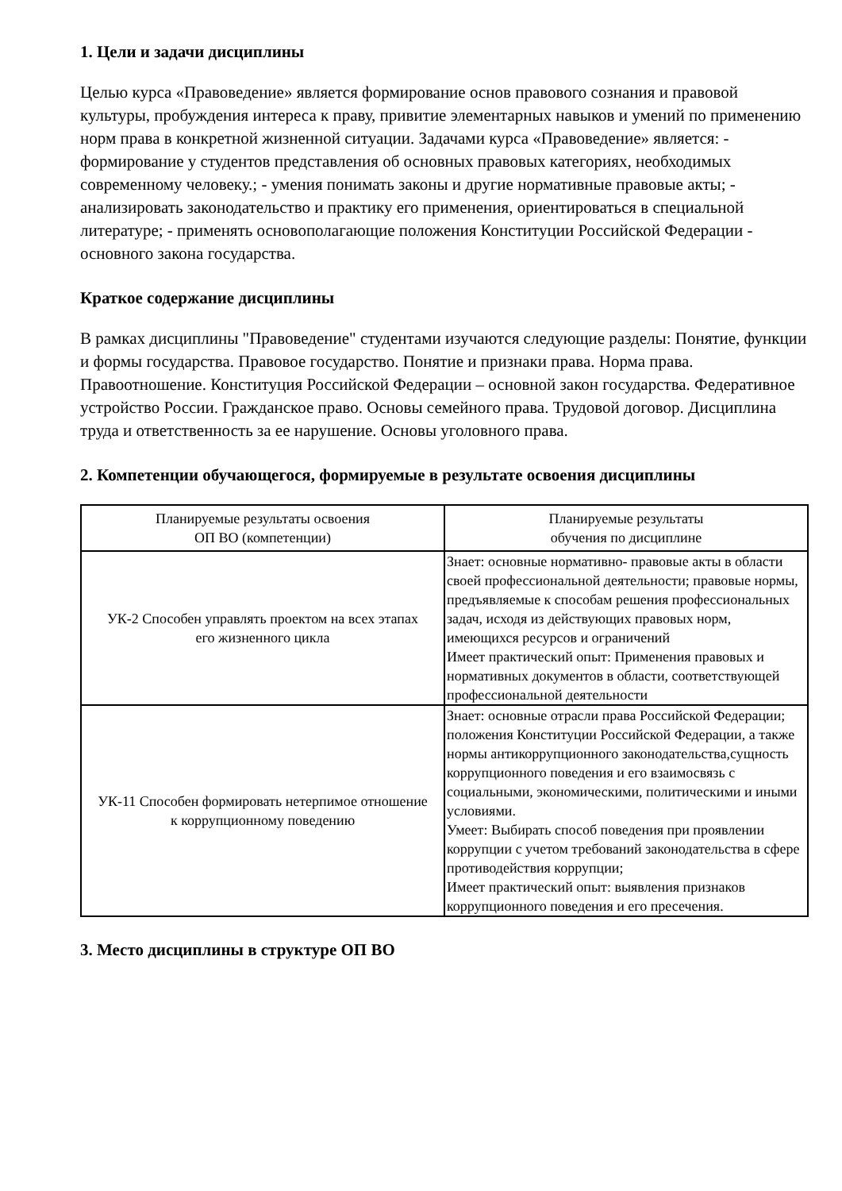1. Цели и задачи дисциплины
Целью курса «Правоведение» является формирование основ правового сознания и правовой культуры, пробуждения интереса к праву, привитие элементарных навыков и умений по применению норм права в конкретной жизненной ситуации. Задачами курса «Правоведение» является: - формирование у студентов представления об основных правовых категориях, необходимых современному человеку.; - умения понимать законы и другие нормативные правовые акты; - анализировать законодательство и практику его применения, ориентироваться в специальной литературе; - применять основополагающие положения Конституции Российской Федерации - основного закона государства.
Краткое содержание дисциплины
В рамках дисциплины "Правоведение" студентами изучаются следующие разделы: Понятие, функции и формы государства. Правовое государство. Понятие и признаки права. Норма права. Правоотношение. Конституция Российской Федерации – основной закон государства. Федеративное устройство России. Гражданское право. Основы семейного права. Трудовой договор. Дисциплина труда и ответственность за ее нарушение. Основы уголовного права.
2. Компетенции обучающегося, формируемые в результате освоения дисциплины
| Планируемые результаты освоения ОП ВО (компетенции) | Планируемые результаты обучения по дисциплине |
| --- | --- |
| УК-2 Способен управлять проектом на всех этапах его жизненного цикла | Знает: основные нормативно- правовые акты в области своей профессиональной деятельности; правовые нормы, предъявляемые к способам решения профессиональных задач, исходя из действующих правовых норм, имеющихся ресурсов и ограничений Имеет практический опыт: Применения правовых и нормативных документов в области, соответствующей профессиональной деятельности |
| УК-11 Способен формировать нетерпимое отношение к коррупционному поведению | Знает: основные отрасли права Российской Федерации; положения Конституции Российской Федерации, а также нормы антикоррупционного законодательства,сущность коррупционного поведения и его взаимосвязь с социальными, экономическими, политическими и иными условиями. Умеет: Выбирать способ поведения при проявлении коррупции с учетом требований законодательства в сфере противодействия коррупции; Имеет практический опыт: выявления признаков коррупционного поведения и его пресечения. |
3. Место дисциплины в структуре ОП ВО